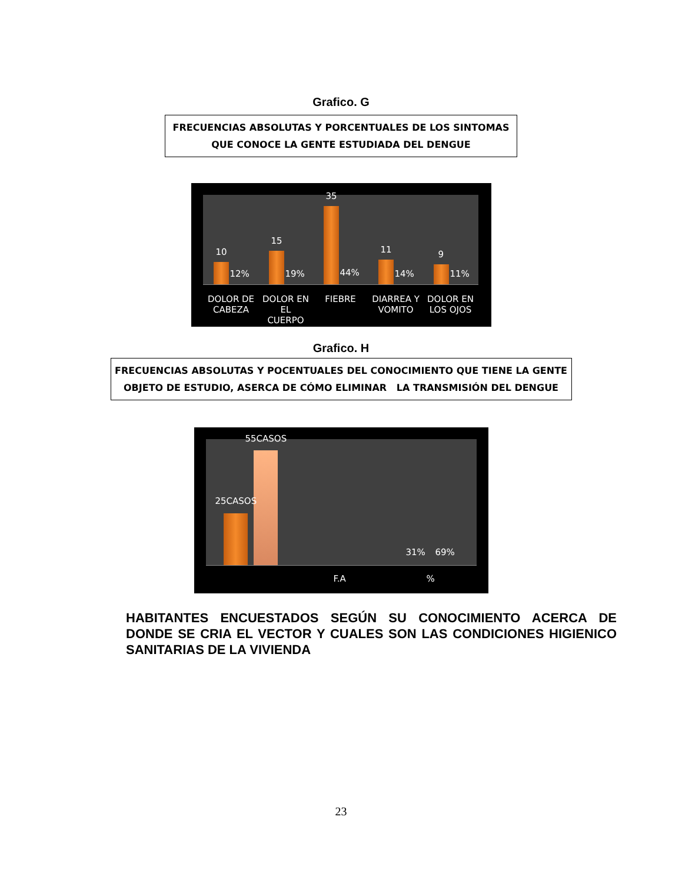Grafico. G
FRECUENCIAS ABSOLUTAS Y PORCENTUALES DE LOS SINTOMAS
QUE CONOCE LA GENTE ESTUDIADA DEL DENGUE
10
12%
15
19%
35
44%
11
14%
9
11%
DOLOR DE CABEZA
DOLOR EN EL CUERPO
FIEBRE
DIARREA Y VOMITO
DOLOR EN LOS OJOS
Grafico. H
FRECUENCIAS ABSOLUTAS Y POCENTUALES DEL CONOCIMIENTO QUE TIENE LA GENTE
OBJETO DE ESTUDIO, ASERCA DE CÓMO ELIMINAR LA TRANSMISIÓN DEL DENGUE
25CASOS
55CASOS
31% 69%
F.A %
HABITANTES ENCUESTADOS SEGÚN SU CONOCIMIENTO ACERCA DE DONDE SE CRIA EL VECTOR Y CUALES SON LAS CONDICIONES HIGIENICO SANITARIAS DE LA VIVIENDA
23